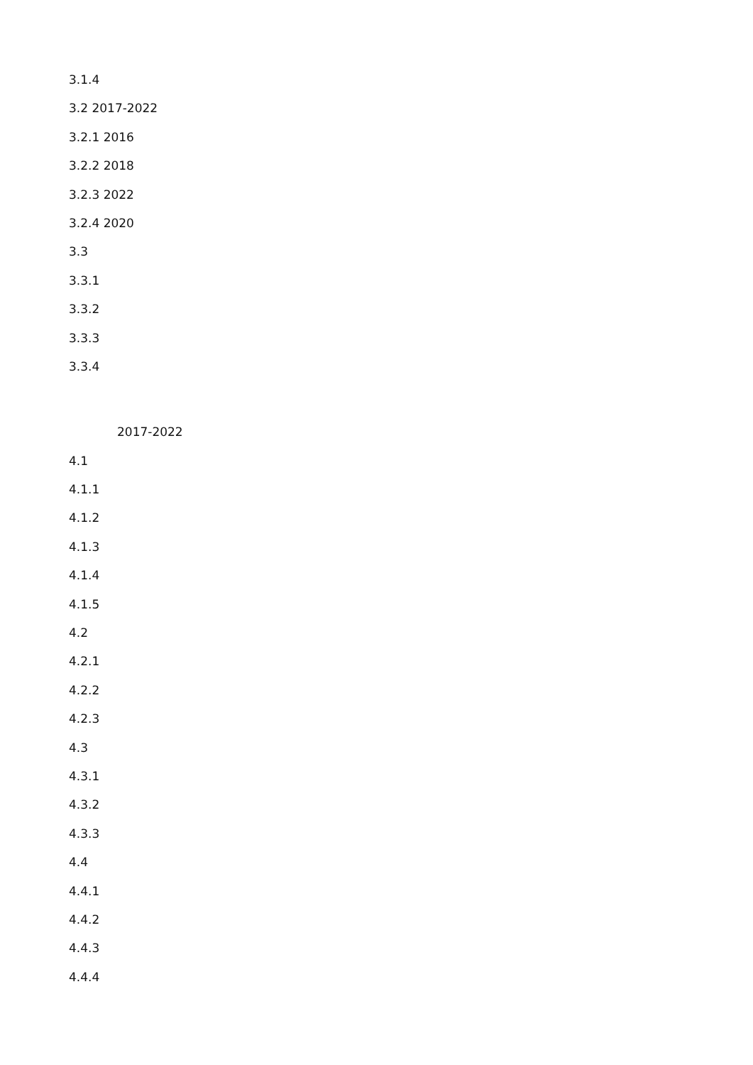3.1.4
3.2 2017-2022
3.2.1 2016
3.2.2 2018
3.2.3 2022
3.2.4 2020
3.3
3.3.1
3.3.2
3.3.3
3.3.4
2017-2022
4.1
4.1.1
4.1.2
4.1.3
4.1.4
4.1.5
4.2
4.2.1
4.2.2
4.2.3
4.3
4.3.1
4.3.2
4.3.3
4.4
4.4.1
4.4.2
4.4.3
4.4.4